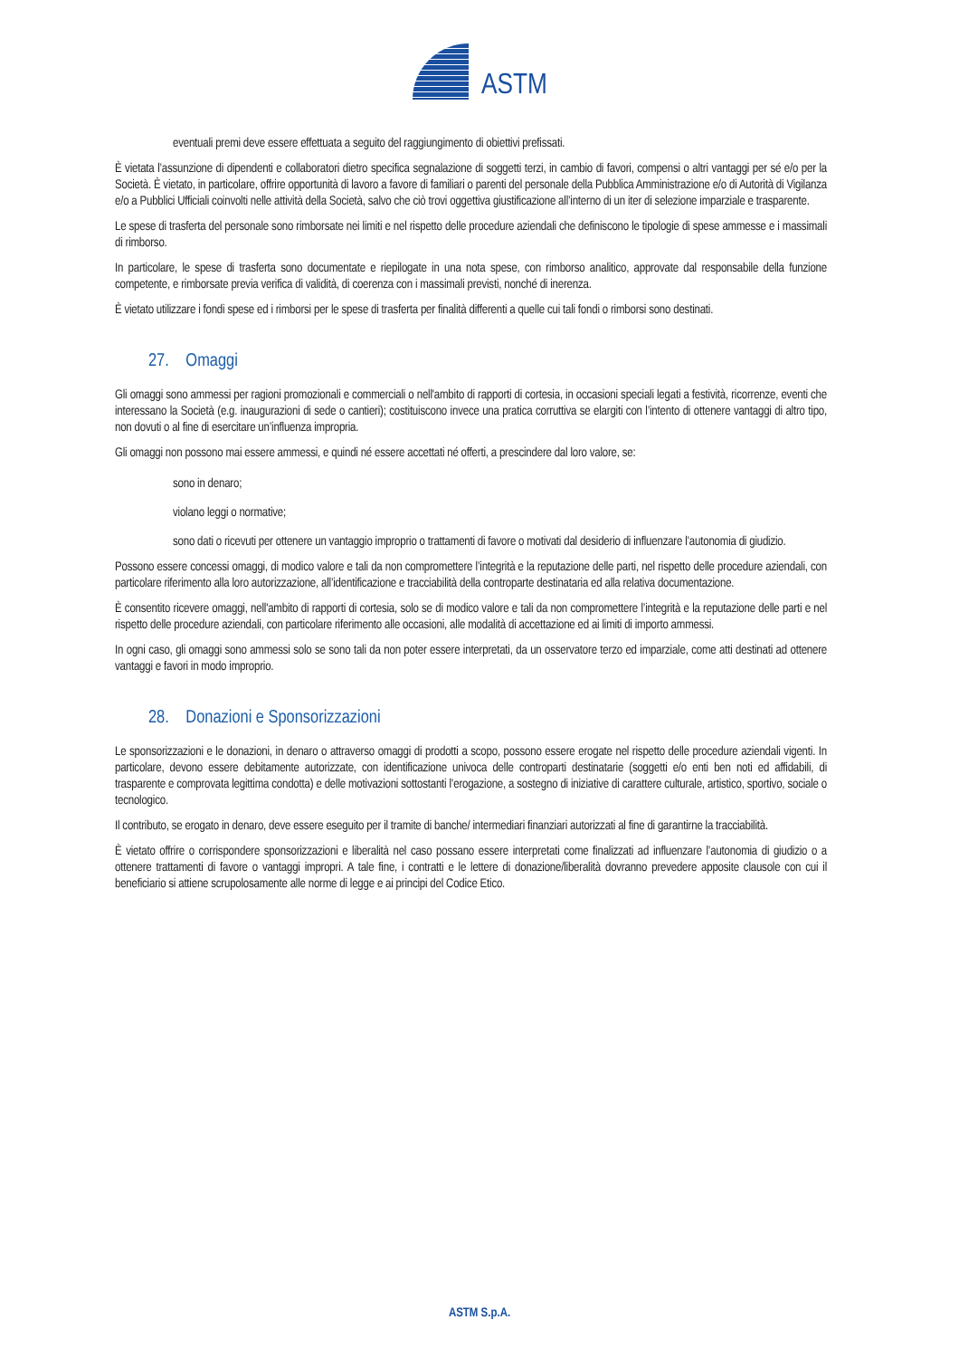ASTM
eventuali premi deve essere effettuata a seguito del raggiungimento di obiettivi prefissati.
È vietata l’assunzione di dipendenti e collaboratori dietro specifica segnalazione di soggetti terzi, in cambio di favori, compensi o altri vantaggi per sé e/o per la Società. È vietato, in particolare, offrire opportunità di lavoro a favore di familiari o parenti del personale della Pubblica Amministrazione e/o di Autorità di Vigilanza e/o a Pubblici Ufficiali coinvolti nelle attività della Società, salvo che ciò trovi oggettiva giustificazione all’interno di un iter di selezione imparziale e trasparente.
Le spese di trasferta del personale sono rimborsate nei limiti e nel rispetto delle procedure aziendali che definiscono le tipologie di spese ammesse e i massimali di rimborso.
In particolare, le spese di trasferta sono documentate e riepilogate in una nota spese, con rimborso analitico, approvate dal responsabile della funzione competente, e rimborsate previa verifica di validità, di coerenza con i massimali previsti, nonché di inerenza.
È vietato utilizzare i fondi spese ed i rimborsi per le spese di trasferta per finalità differenti a quelle cui tali fondi o rimborsi sono destinati.
27. Omaggi
Gli omaggi sono ammessi per ragioni promozionali e commerciali o nell'ambito di rapporti di cortesia, in occasioni speciali legati a festività, ricorrenze, eventi che interessano la Società (e.g. inaugurazioni di sede o cantieri); costituiscono invece una pratica corruttiva se elargiti con l’intento di ottenere vantaggi di altro tipo, non dovuti o al fine di esercitare un’influenza impropria.
Gli omaggi non possono mai essere ammessi, e quindi né essere accettati né offerti, a prescindere dal loro valore, se:
sono in denaro;
violano leggi o normative;
sono dati o ricevuti per ottenere un vantaggio improprio o trattamenti di favore o motivati dal desiderio di influenzare l’autonomia di giudizio.
Possono essere concessi omaggi, di modico valore e tali da non compromettere l’integrità e la reputazione delle parti, nel rispetto delle procedure aziendali, con particolare riferimento alla loro autorizzazione, all’identificazione e tracciabilità della controparte destinataria ed alla relativa documentazione.
È consentito ricevere omaggi, nell'ambito di rapporti di cortesia, solo se di modico valore e tali da non compromettere l’integrità e la reputazione delle parti e nel rispetto delle procedure aziendali, con particolare riferimento alle occasioni, alle modalità di accettazione ed ai limiti di importo ammessi.
In ogni caso, gli omaggi sono ammessi solo se sono tali da non poter essere interpretati, da un osservatore terzo ed imparziale, come atti destinati ad ottenere vantaggi e favori in modo improprio.
28. Donazioni e Sponsorizzazioni
Le sponsorizzazioni e le donazioni, in denaro o attraverso omaggi di prodotti a scopo, possono essere erogate nel rispetto delle procedure aziendali vigenti. In particolare, devono essere debitamente autorizzate, con identificazione univoca delle controparti destinatarie (soggetti e/o enti ben noti ed affidabili, di trasparente e comprovata legittima condotta) e delle motivazioni sottostanti l’erogazione, a sostegno di iniziative di carattere culturale, artistico, sportivo, sociale o tecnologico.
Il contributo, se erogato in denaro, deve essere eseguito per il tramite di banche/ intermediari finanziari autorizzati al fine di garantirne la tracciabilità.
È vietato offrire o corrispondere sponsorizzazioni e liberalità nel caso possano essere interpretati come finalizzati ad influenzare l’autonomia di giudizio o a ottenere trattamenti di favore o vantaggi impropri. A tale fine, i contratti e le lettere di donazione/liberalità dovranno prevedere apposite clausole con cui il beneficiario si attiene scrupolosamente alle norme di legge e ai principi del Codice Etico.
ASTM S.p.A.